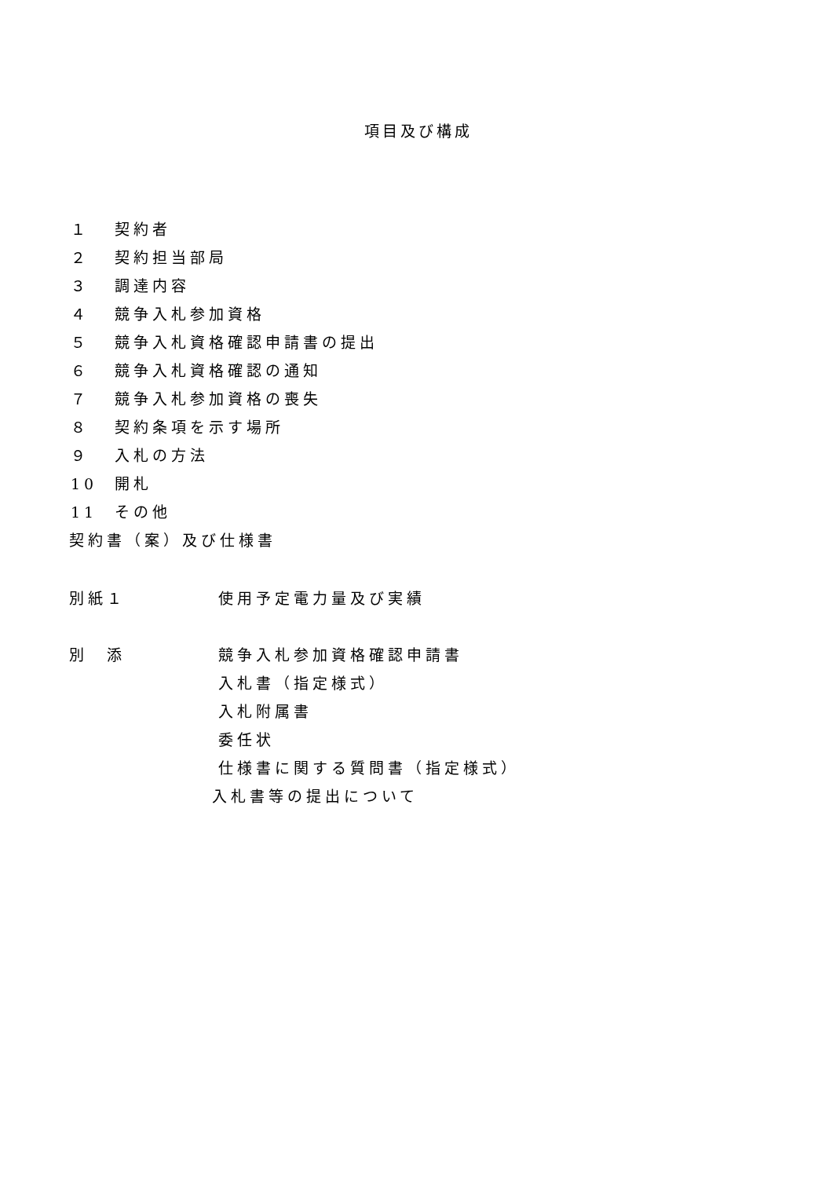項目及び構成
１ 契約者
２ 契約担当部局
３ 調達内容
４ 競争入札参加資格
５ 競争入札資格確認申請書の提出
６ 競争入札資格確認の通知
７ 競争入札参加資格の喪失
８ 契約条項を示す場所
９ 入札の方法
10 開札
11 その他
契約書（案）及び仕様書
別紙１ 使用予定電力量及び実績
別　添 競争入札参加資格確認申請書
入札書（指定様式）
入札附属書
委任状
仕様書に関する質問書（指定様式）
入札書等の提出について